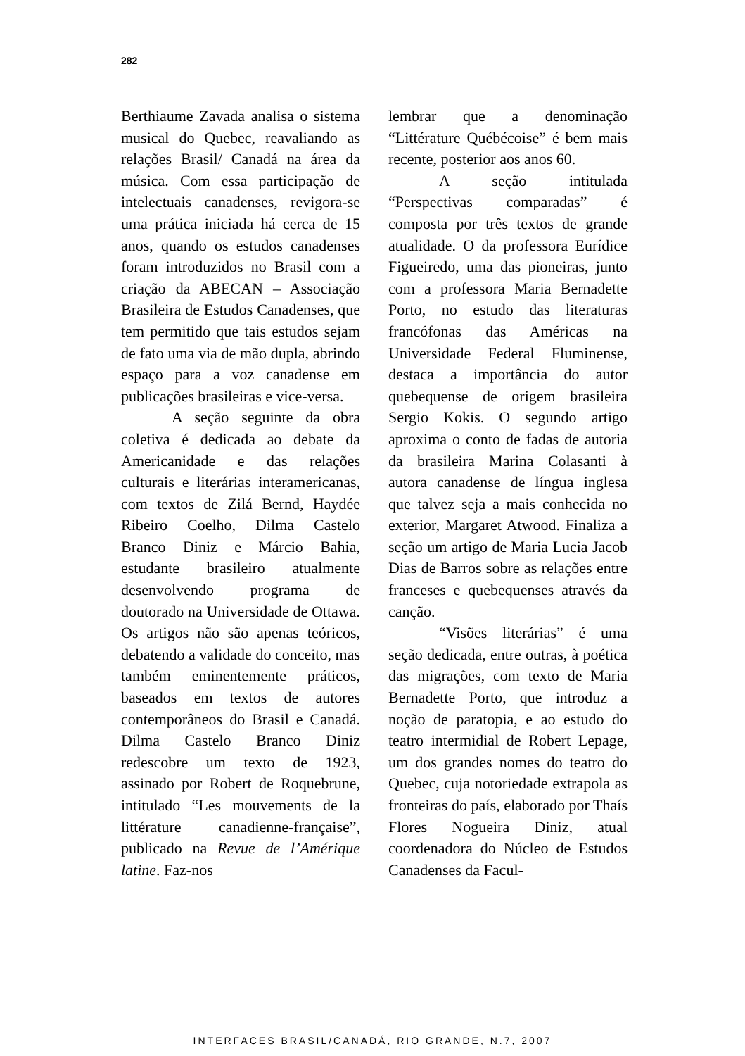282
Berthiaume Zavada analisa o sistema musical do Quebec, reavaliando as relações Brasil/ Canadá na área da música. Com essa participação de intelectuais canadenses, revigora-se uma prática iniciada há cerca de 15 anos, quando os estudos canadenses foram introduzidos no Brasil com a criação da ABECAN – Associação Brasileira de Estudos Canadenses, que tem permitido que tais estudos sejam de fato uma via de mão dupla, abrindo espaço para a voz canadense em publicações brasileiras e vice-versa.
A seção seguinte da obra coletiva é dedicada ao debate da Americanidade e das relações culturais e literárias interamericanas, com textos de Zilá Bernd, Haydée Ribeiro Coelho, Dilma Castelo Branco Diniz e Márcio Bahia, estudante brasileiro atualmente desenvolvendo programa de doutorado na Universidade de Ottawa. Os artigos não são apenas teóricos, debatendo a validade do conceito, mas também eminentemente práticos, baseados em textos de autores contemporâneos do Brasil e Canadá. Dilma Castelo Branco Diniz redescobre um texto de 1923, assinado por Robert de Roquebrune, intitulado “Les mouvements de la littérature canadienne-française”, publicado na Revue de l’Amérique latine. Faz-nos
lembrar que a denominação “Littérature Québécoise” é bem mais recente, posterior aos anos 60.
A seção intitulada “Perspectivas comparadas” é composta por três textos de grande atualidade. O da professora Eurídice Figueiredo, uma das pioneiras, junto com a professora Maria Bernadette Porto, no estudo das literaturas francófonas das Américas na Universidade Federal Fluminense, destaca a importância do autor quebequense de origem brasileira Sergio Kokis. O segundo artigo aproxima o conto de fadas de autoria da brasileira Marina Colasanti à autora canadense de língua inglesa que talvez seja a mais conhecida no exterior, Margaret Atwood. Finaliza a seção um artigo de Maria Lucia Jacob Dias de Barros sobre as relações entre franceses e quebequenses através da canção.
“Visões literárias” é uma seção dedicada, entre outras, à poética das migrações, com texto de Maria Bernadette Porto, que introduz a noção de paratopia, e ao estudo do teatro intermidial de Robert Lepage, um dos grandes nomes do teatro do Quebec, cuja notoriedade extrapola as fronteiras do país, elaborado por Thaís Flores Nogueira Diniz, atual coordenadora do Núcleo de Estudos Canadenses da Facul-
INTERFACES BRASIL/CANADÁ, RIO GRANDE, N.7, 2007